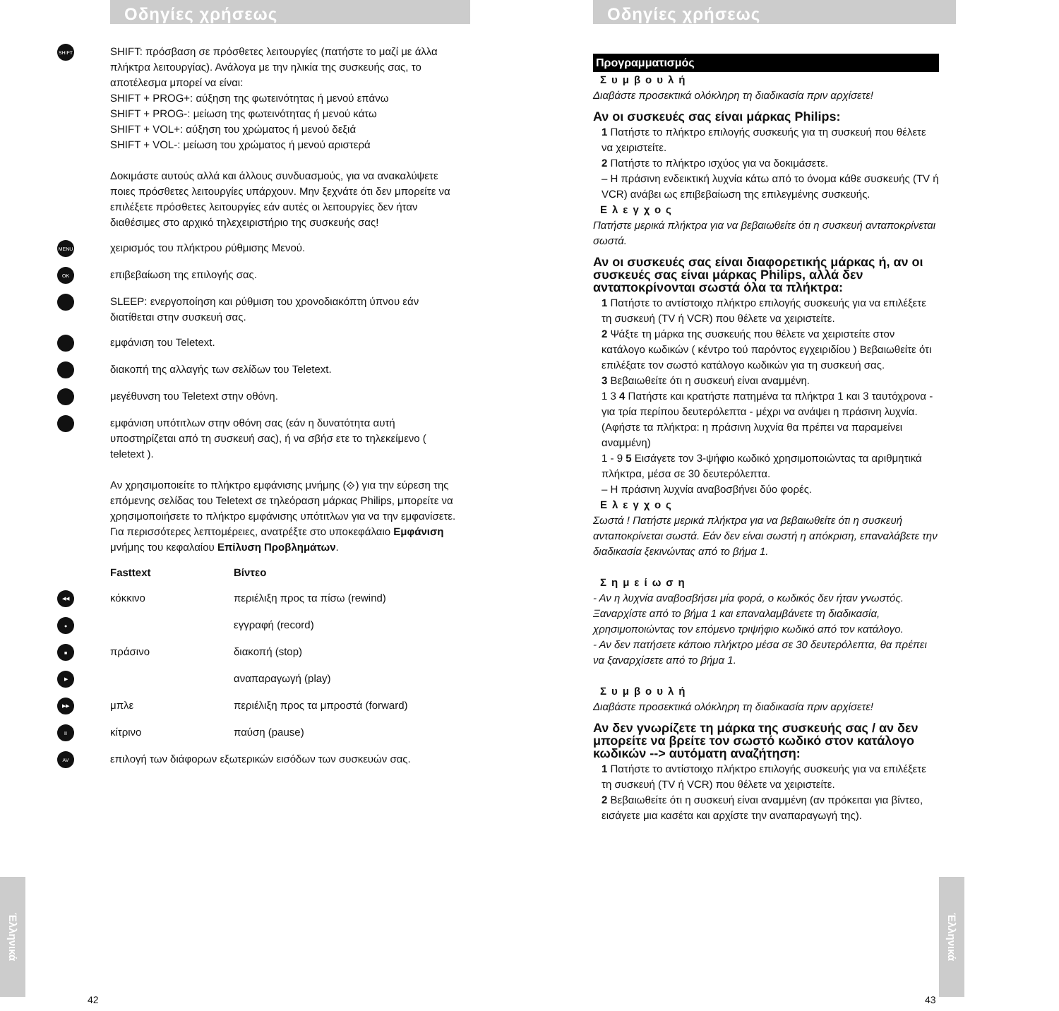Οδηγίες χρήσεως
SHIFT
SHIFT: πρόσβαση σε πρόσθετες λειτουργίες (πατήστε το μαζί με άλλα πλήκτρα λειτουργίας). Ανάλογα με την ηλικία της συσκευής σας, το αποτέλεσμα μπορεί να είναι:
SHIFT + PROG+: αύξηση της φωτεινότητας ή μενού επάνω
SHIFT + PROG-: μείωση της φωτεινότητας ή μενού κάτω
SHIFT + VOL+: αύξηση του χρώματος ή μενού δεξιά
SHIFT + VOL-: μείωση του χρώματος ή μενού αριστερά
Δοκιμάστε αυτούς αλλά και άλλους συνδυασμούς, για να ανακαλύψετε ποιες πρόσθετες λειτουργίες υπάρχουν. Μην ξεχνάτε ότι δεν μπορείτε να επιλέξετε πρόσθετες λειτουργίες εάν αυτές οι λειτουργίες δεν ήταν διαθέσιμες στο αρχικό τηλεχειριστήριο της συσκευής σας!
MENU
χειρισμός του πλήκτρου ρύθμισης Μενού.
OK
επιβεβαίωση της επιλογής σας.
SLEEP: ενεργοποίηση και ρύθμιση του χρονοδιακόπτη ύπνου εάν διατίθεται στην συσκευή σας.
εμφάνιση του Teletext.
διακοπή της αλλαγής των σελίδων του Teletext.
μεγέθυνση του Teletext στην οθόνη.
εμφάνιση υπότιτλων στην οθόνη σας (εάν η δυνατότητα αυτή υποστηρίζεται από τη συσκευή σας), ή να σβήσ ετε το τηλεκείμενο ( teletext ).
Αν χρησιμοποιείτε το πλήκτρο εμφάνισης μνήμης (⟐) για την εύρεση της επόμενης σελίδας του Teletext σε τηλεόραση μάρκας Philips, μπορείτε να χρησιμοποιήσετε το πλήκτρο εμφάνισης υπότιτλων για να την εμφανίσετε. Για περισσότερες λεπτομέρειες, ανατρέξτε στο υποκεφάλαιο Εμφάνιση μνήμης του κεφαλαίου Επίλυση Προβλημάτων.
Fasttext Βίντεο
◀◀
κόκκινο περιέλιξη προς τα πίσω (rewind)
●
εγγραφή (record)
■
πράσινο διακοπή (stop)
▶
αναπαραγωγή (play)
▶▶
μπλε περιέλιξη προς τα μπροστά (forward)
II
κίτρινο παύση (pause)
AV
επιλογή των διάφορων εξωτερικών εισόδων των συσκευών σας.
Έλληνικά
42
Οδηγίες χρήσεως
Προγραμματισμός
Συμβουλή
Διαβάστε προσεκτικά ολόκληρη τη διαδικασία πριν αρχίσετε!
Αν οι συσκευές σας είναι μάρκας Philips:
1 Πατήστε το πλήκτρο επιλογής συσκευής για τη συσκευή που θέλετε να χειριστείτε.
2 Πατήστε το πλήκτρο ισχύος για να δοκιμάσετε.
– Η πράσινη ενδεικτική λυχνία κάτω από το όνομα κάθε συσκευής (TV ή VCR) ανάβει ως επιβεβαίωση της επιλεγμένης συσκευής.
Ελεγχος
Πατήστε μερικά πλήκτρα για να βεβαιωθείτε ότι η συσκευή ανταποκρίνεται σωστά.
Αν οι συσκευές σας είναι διαφορετικής μάρκας ή, αν οι συσκευές σας είναι μάρκας Philips, αλλά δεν ανταποκρίνονται σωστά όλα τα πλήκτρα:
1 Πατήστε το αντίστοιχο πλήκτρο επιλογής συσκευής για να επιλέξετε τη συσκευή (TV ή VCR) που θέλετε να χειριστείτε.
2 Ψάξτε τη μάρκα της συσκευής που θέλετε να χειριστείτε στον κατάλογο κωδικών ( κέντρο τού παρόντος εγχειριδίου ) Βεβαιωθείτε ότι επιλέξατε τον σωστό κατάλογο κωδικών για τη συσκευή σας.
3 Βεβαιωθείτε ότι η συσκευή είναι αναμμένη.
1 3 4 Πατήστε και κρατήστε πατημένα τα πλήκτρα 1 και 3 ταυτόχρονα - για τρία περίπου δευτερόλεπτα - μέχρι να ανάψει η πράσινη λυχνία. (Αφήστε τα πλήκτρα: η πράσινη λυχνία θα πρέπει να παραμείνει αναμμένη)
1 - 9 5 Εισάγετε τον 3-ψήφιο κωδικό χρησιμοποιώντας τα αριθμητικά πλήκτρα, μέσα σε 30 δευτερόλεπτα.
– Η πράσινη λυχνία αναβοσβήνει δύο φορές.
Ελεγχος
Σωστά ! Πατήστε μερικά πλήκτρα για να βεβαιωθείτε ότι η συσκευή ανταποκρίνεται σωστά. Εάν δεν είναι σωστή η απόκριση, επαναλάβετε την διαδικασία ξεκινώντας από το βήμα 1.
Σημείωση
- Αν η λυχνία αναβοσβήσει μία φορά, ο κωδικός δεν ήταν γνωστός. Ξαναρχίστε από το βήμα 1 και επαναλαμβάνετε τη διαδικασία, χρησιμοποιώντας τον επόμενο τριψήφιο κωδικό από τον κατάλογο.
- Αν δεν πατήσετε κάποιο πλήκτρο μέσα σε 30 δευτερόλεπτα, θα πρέπει να ξαναρχίσετε από το βήμα 1.
Συμβουλή
Διαβάστε προσεκτικά ολόκληρη τη διαδικασία πριν αρχίσετε!
Αν δεν γνωρίζετε τη μάρκα της συσκευής σας / αν δεν μπορείτε να βρείτε τον σωστό κωδικό στον κατάλογο κωδικών --> αυτόματη αναζήτηση:
1 Πατήστε το αντίστοιχο πλήκτρο επιλογής συσκευής για να επιλέξετε τη συσκευή (TV ή VCR) που θέλετε να χειριστείτε.
2 Βεβαιωθείτε ότι η συσκευή είναι αναμμένη (αν πρόκειται για βίντεο, εισάγετε μια κασέτα και αρχίστε την αναπαραγωγή της).
Έλληνικά
43